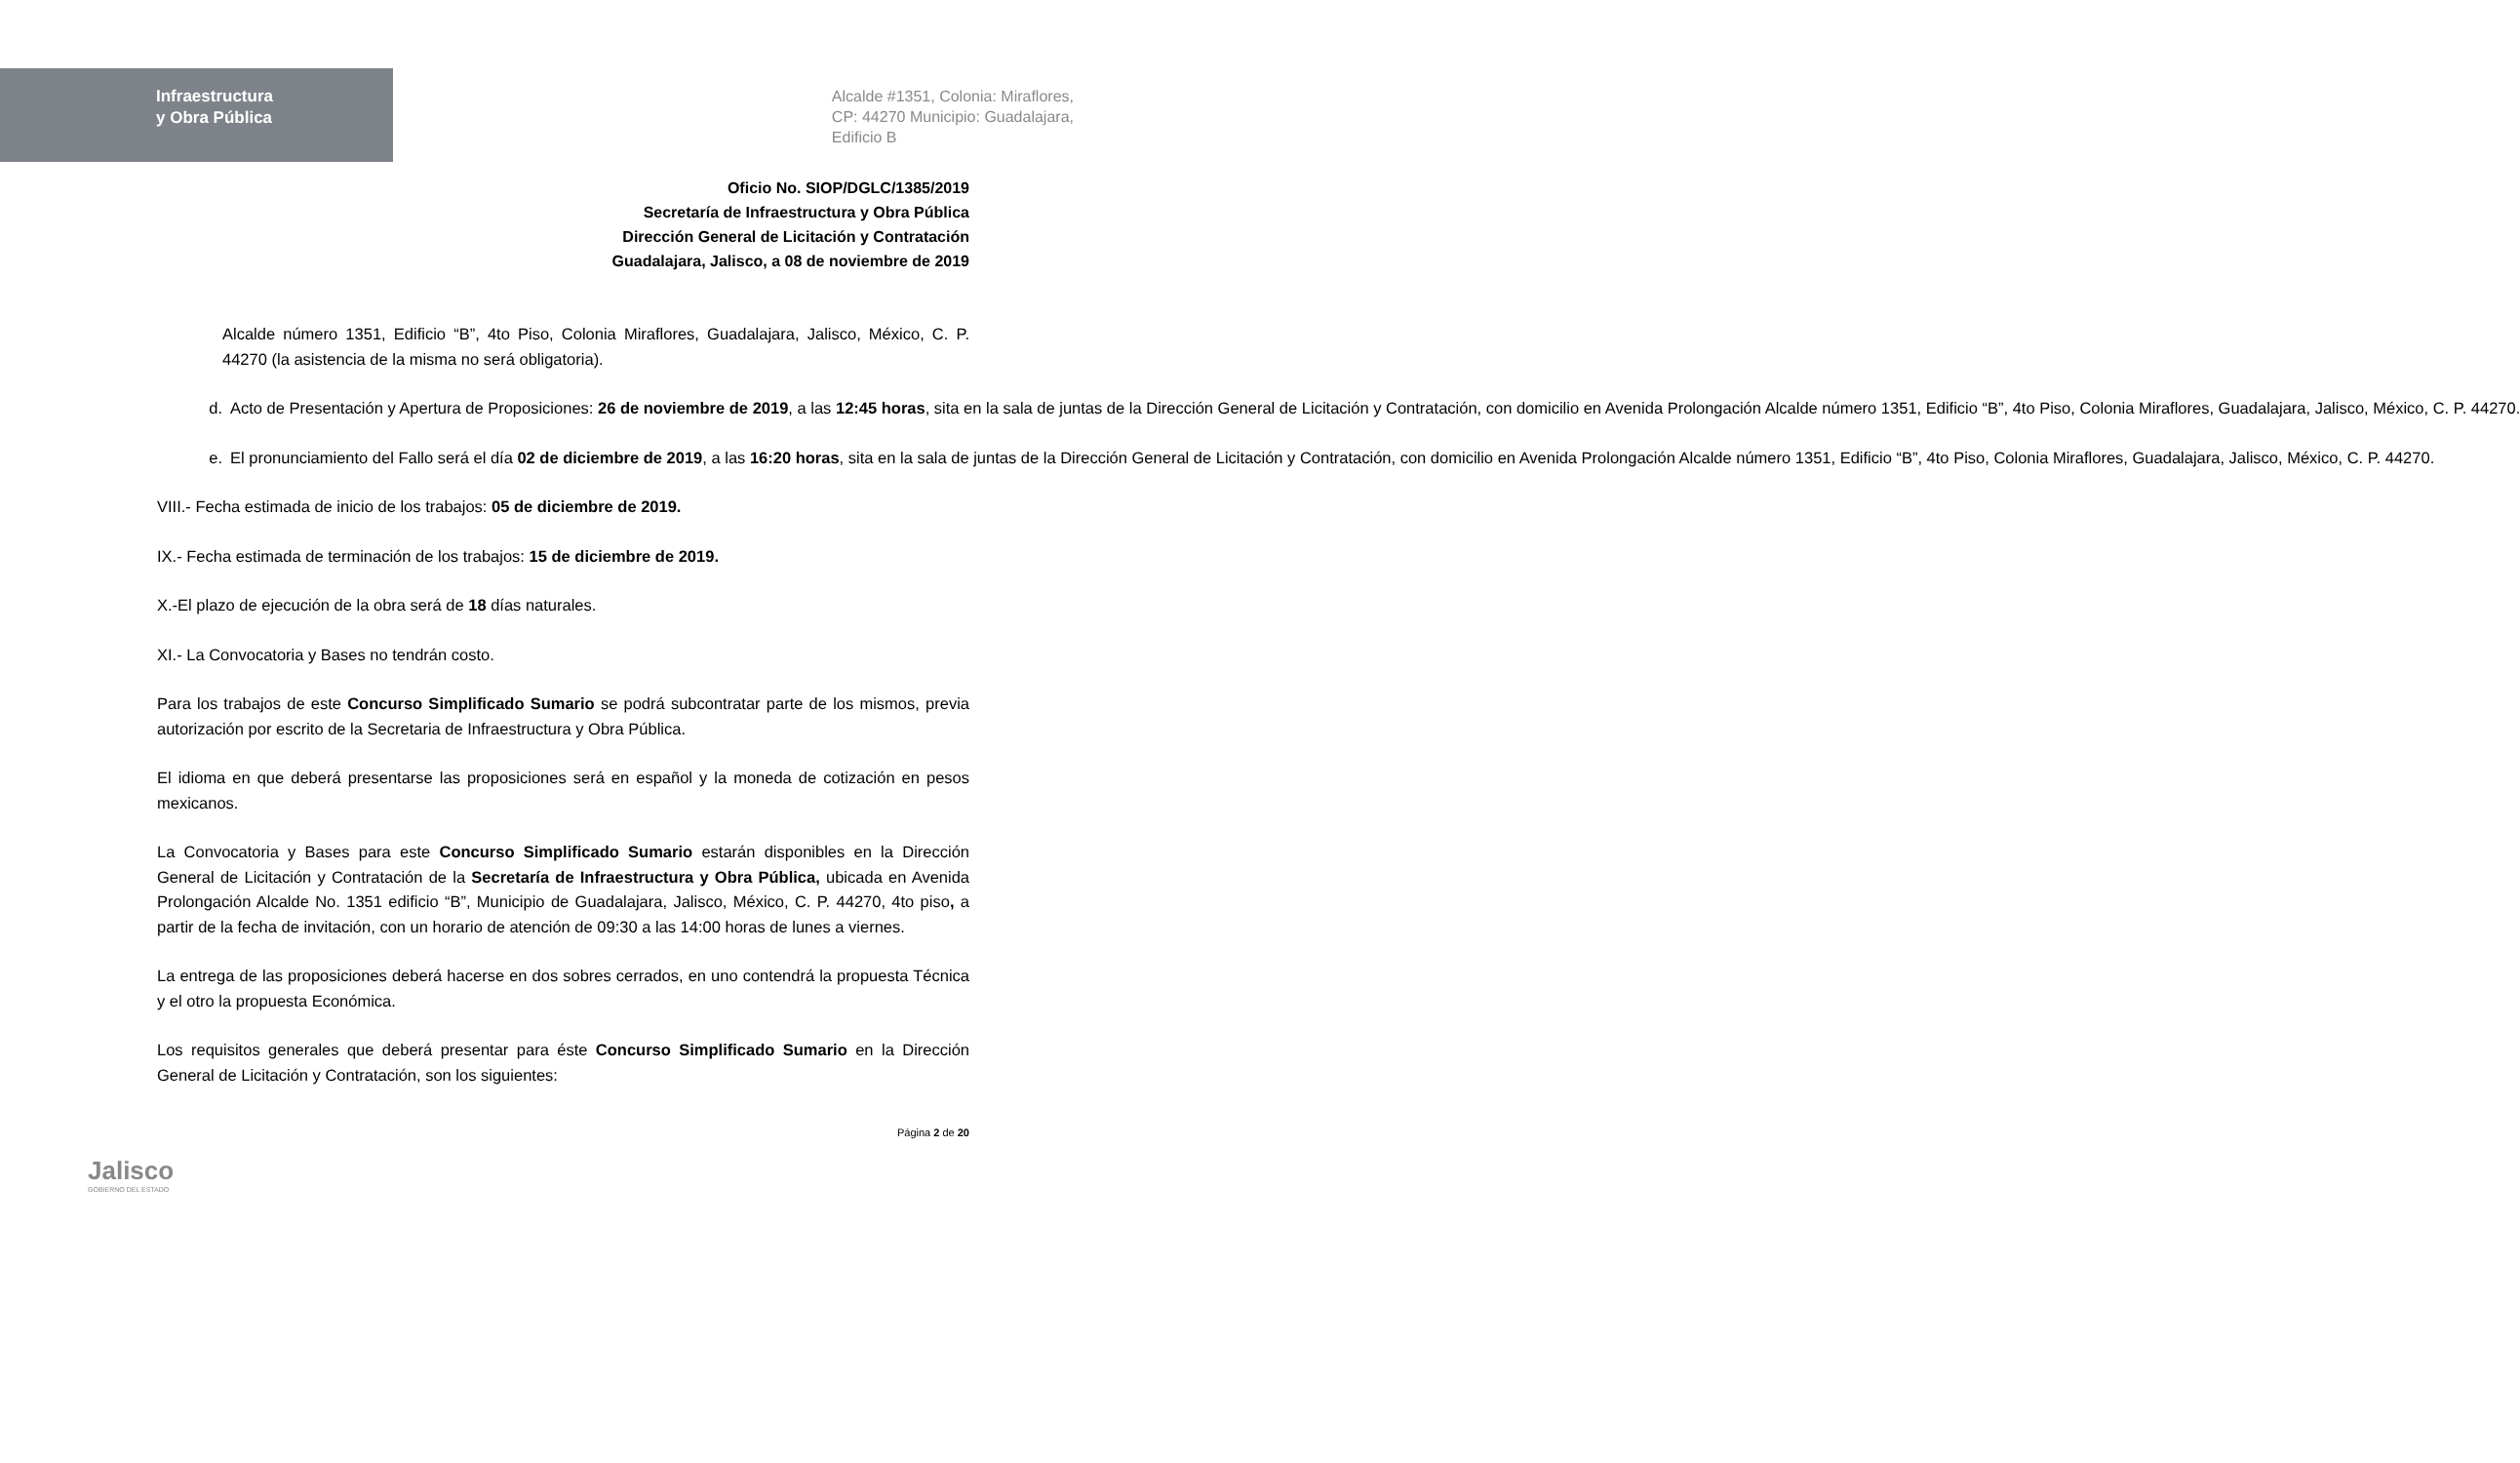Infraestructura
y Obra Pública
Alcalde #1351, Colonia: Miraflores,
CP: 44270 Municipio: Guadalajara,
Edificio B
Oficio No. SIOP/DGLC/1385/2019
Secretaría de Infraestructura y Obra Pública
Dirección General de Licitación y Contratación
Guadalajara, Jalisco, a 08 de noviembre de 2019
Alcalde número 1351, Edificio “B”, 4to Piso, Colonia Miraflores, Guadalajara, Jalisco, México, C. P. 44270 (la asistencia de la misma no será obligatoria).
d. Acto de Presentación y Apertura de Proposiciones: 26 de noviembre de 2019, a las 12:45 horas, sita en la sala de juntas de la Dirección General de Licitación y Contratación, con domicilio en Avenida Prolongación Alcalde número 1351, Edificio “B”, 4to Piso, Colonia Miraflores, Guadalajara, Jalisco, México, C. P. 44270.
e. El pronunciamiento del Fallo será el día 02 de diciembre de 2019, a las 16:20 horas, sita en la sala de juntas de la Dirección General de Licitación y Contratación, con domicilio en Avenida Prolongación Alcalde número 1351, Edificio “B”, 4to Piso, Colonia Miraflores, Guadalajara, Jalisco, México, C. P. 44270.
VIII.- Fecha estimada de inicio de los trabajos: 05 de diciembre de 2019.
IX.- Fecha estimada de terminación de los trabajos: 15 de diciembre de 2019.
X.-El plazo de ejecución de la obra será de 18 días naturales.
XI.- La Convocatoria y Bases no tendrán costo.
Para los trabajos de este Concurso Simplificado Sumario se podrá subcontratar parte de los mismos, previa autorización por escrito de la Secretaria de Infraestructura y Obra Pública.
El idioma en que deberá presentarse las proposiciones será en español y la moneda de cotización en pesos mexicanos.
La Convocatoria y Bases para este Concurso Simplificado Sumario estarán disponibles en la Dirección General de Licitación y Contratación de la Secretaría de Infraestructura y Obra Pública, ubicada en Avenida Prolongación Alcalde No. 1351 edificio “B”, Municipio de Guadalajara, Jalisco, México, C. P. 44270, 4to piso, a partir de la fecha de invitación, con un horario de atención de 09:30 a las 14:00 horas de lunes a viernes.
La entrega de las proposiciones deberá hacerse en dos sobres cerrados, en uno contendrá la propuesta Técnica y el otro la propuesta Económica.
Los requisitos generales que deberá presentar para éste Concurso Simplificado Sumario en la Dirección General de Licitación y Contratación, son los siguientes:
Jalisco
GOBIERNO DEL ESTADO
Página 2 de 20